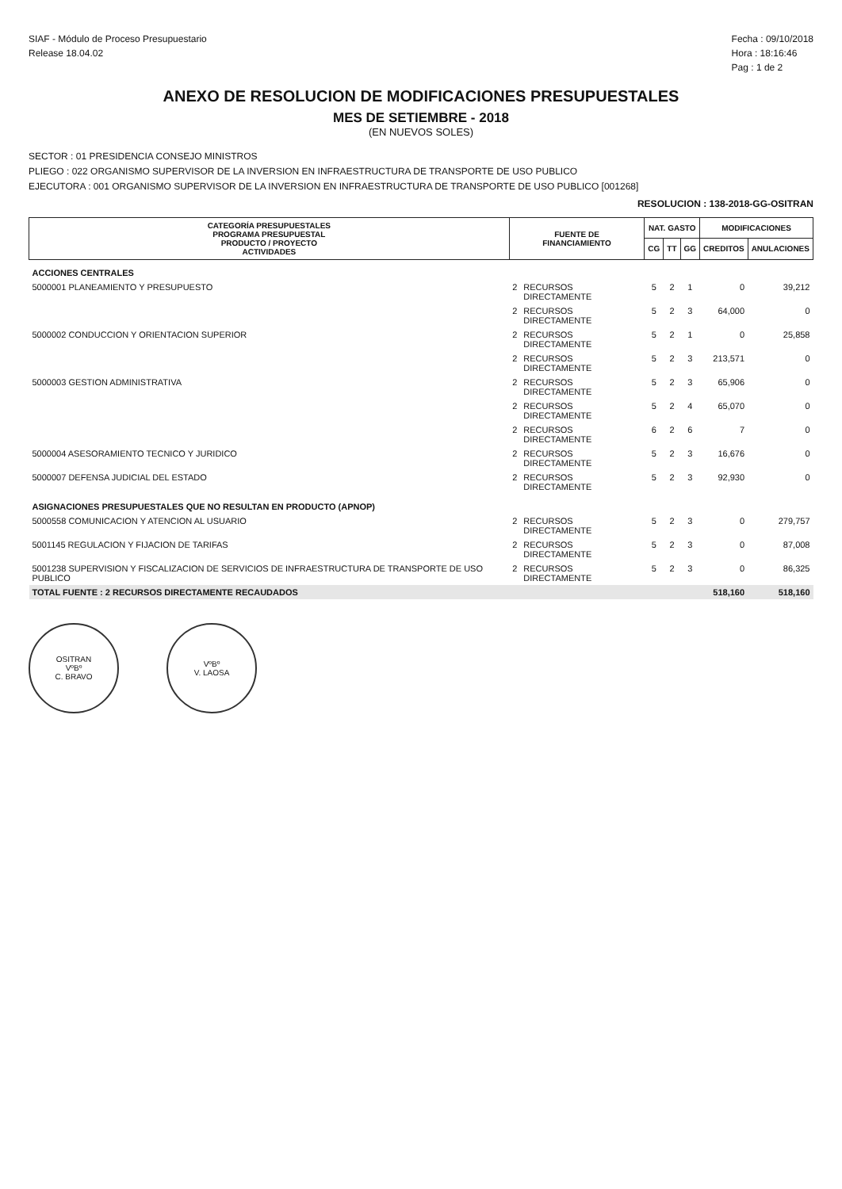SIAF - Módulo de Proceso Presupuestario
Release 18.04.02
Fecha : 09/10/2018
Hora : 18:16:46
Pag : 1 de 2
ANEXO DE RESOLUCION DE MODIFICACIONES PRESUPUESTALES
MES DE SETIEMBRE - 2018
(EN NUEVOS SOLES)
SECTOR : 01 PRESIDENCIA CONSEJO MINISTROS
PLIEGO : 022 ORGANISMO SUPERVISOR DE LA INVERSION EN INFRAESTRUCTURA DE TRANSPORTE DE USO PUBLICO
EJECUTORA : 001 ORGANISMO SUPERVISOR DE LA INVERSION EN INFRAESTRUCTURA DE TRANSPORTE DE USO PUBLICO [001268]
RESOLUCION : 138-2018-GG-OSITRAN
| CATEGORÍA PRESUPUESTALES PROGRAMA PRESUPUESTAL PRODUCTO / PROYECTO ACTIVIDADES | FUENTE DE FINANCIAMIENTO | | NAT. GASTO | | | MODIFICACIONES | |
| --- | --- | --- | --- | --- | --- | --- | --- |
| | | | CG | TT | GG | CREDITOS | ANULACIONES |
| ACCIONES CENTRALES | | | | | | | |
| 5000001 PLANEAMIENTO Y PRESUPUESTO | 2 | RECURSOS DIRECTAMENTE | 5 | 2 | 1 | 0 | 39,212 |
| | 2 | RECURSOS DIRECTAMENTE | 5 | 2 | 3 | 64,000 | 0 |
| 5000002 CONDUCCION Y ORIENTACION SUPERIOR | 2 | RECURSOS DIRECTAMENTE | 5 | 2 | 1 | 0 | 25,858 |
| | 2 | RECURSOS DIRECTAMENTE | 5 | 2 | 3 | 213,571 | 0 |
| 5000003 GESTION ADMINISTRATIVA | 2 | RECURSOS DIRECTAMENTE | 5 | 2 | 3 | 65,906 | 0 |
| | 2 | RECURSOS DIRECTAMENTE | 5 | 2 | 4 | 65,070 | 0 |
| | 2 | RECURSOS DIRECTAMENTE | 6 | 2 | 6 | 7 | 0 |
| 5000004 ASESORAMIENTO TECNICO Y JURIDICO | 2 | RECURSOS DIRECTAMENTE | 5 | 2 | 3 | 16,676 | 0 |
| 5000007 DEFENSA JUDICIAL DEL ESTADO | 2 | RECURSOS DIRECTAMENTE | 5 | 2 | 3 | 92,930 | 0 |
| ASIGNACIONES PRESUPUESTALES QUE NO RESULTAN EN PRODUCTO (APNOP) | | | | | | | |
| 5000558 COMUNICACION Y ATENCION AL USUARIO | 2 | RECURSOS DIRECTAMENTE | 5 | 2 | 3 | 0 | 279,757 |
| 5001145 REGULACION Y FIJACION DE TARIFAS | 2 | RECURSOS DIRECTAMENTE | 5 | 2 | 3 | 0 | 87,008 |
| 5001238 SUPERVISION Y FISCALIZACION DE SERVICIOS DE INFRAESTRUCTURA DE TRANSPORTE DE USO PUBLICO | 2 | RECURSOS DIRECTAMENTE | 5 | 2 | 3 | 0 | 86,325 |
| TOTAL FUENTE : 2 RECURSOS DIRECTAMENTE RECAUDADOS | | | | | | 518,160 | 518,160 |
OSITRAN
VºBº
C. BRAVO
VºBº
V. LAOSA